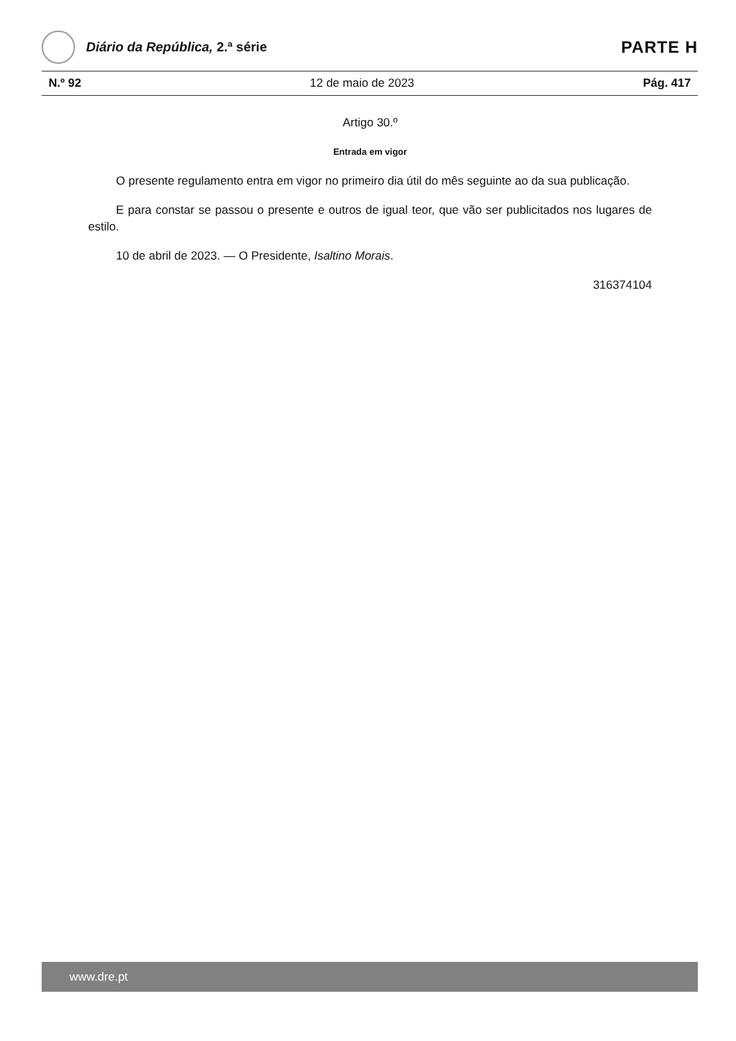Diário da República, 2.ª série
PARTE H
N.º 92 12 de maio de 2023 Pág. 417
Artigo 30.º
Entrada em vigor
O presente regulamento entra em vigor no primeiro dia útil do mês seguinte ao da sua publicação.
E para constar se passou o presente e outros de igual teor, que vão ser publicitados nos lugares de estilo.
10 de abril de 2023. — O Presidente, Isaltino Morais.
316374104
www.dre.pt